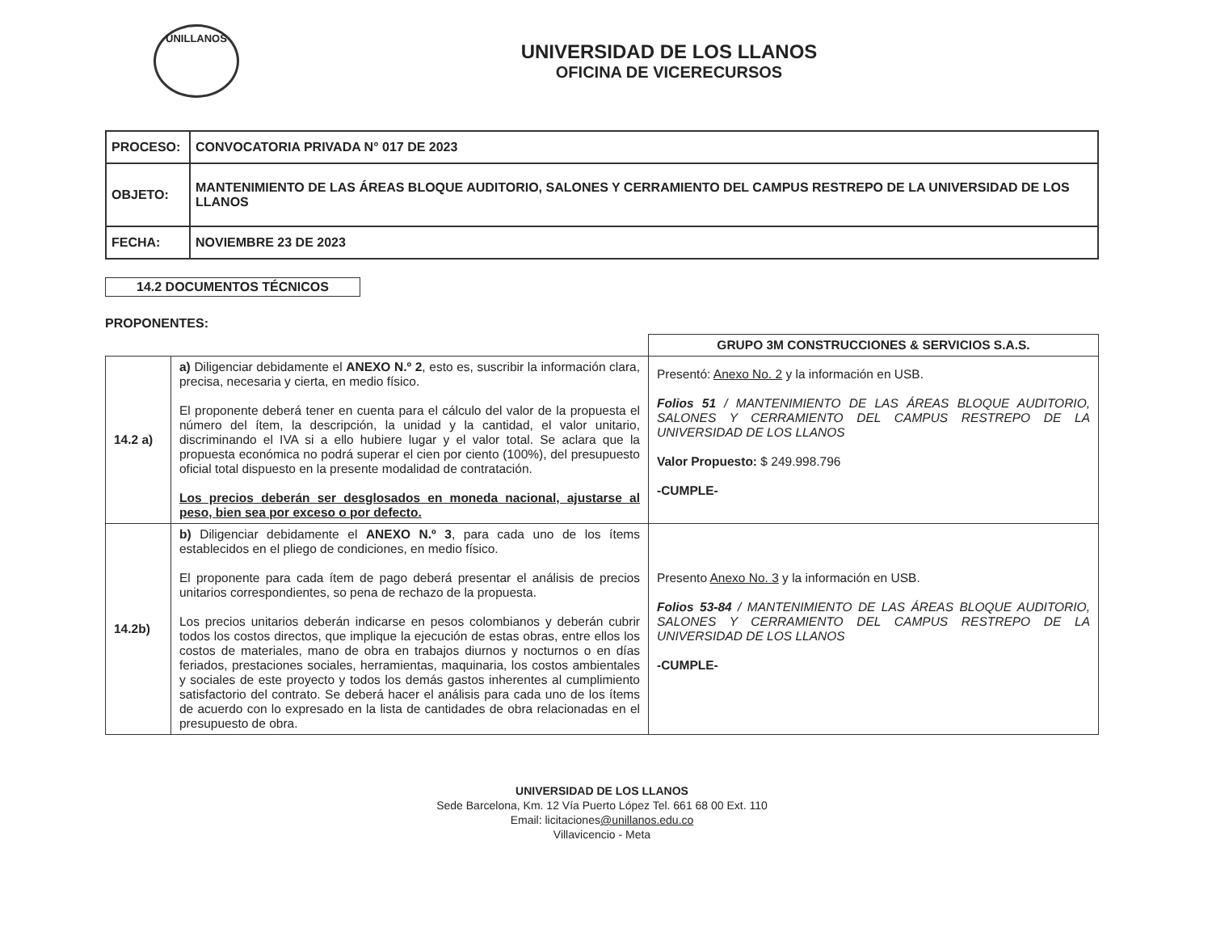UNILLANOS
UNIVERSIDAD DE LOS LLANOS
OFICINA DE VICERECURSOS
| PROCESO: | CONVOCATORIA PRIVADA N° 017 DE 2023 |
| OBJETO: | MANTENIMIENTO DE LAS ÁREAS BLOQUE AUDITORIO, SALONES Y CERRAMIENTO DEL CAMPUS RESTREPO DE LA UNIVERSIDAD DE LOS LLANOS |
| FECHA: | NOVIEMBRE 23 DE 2023 |
14.2 DOCUMENTOS TÉCNICOS
PROPONENTES:
| | | GRUPO 3M CONSTRUCCIONES & SERVICIOS S.A.S. |
| --- | --- | --- |
| 14.2 a) | a) Diligenciar debidamente el ANEXO N.º 2 , esto es, suscribir la información clara, precisa, necesaria y cierta, en medio físico. El proponente deberá tener en cuenta para el cálculo del valor de la propuesta el número del ítem, la descripción, la unidad y la cantidad, el valor unitario, discriminando el IVA si a ello hubiere lugar y el valor total. Se aclara que la propuesta económica no podrá superar el cien por ciento (100%), del presupuesto oficial total dispuesto en la presente modalidad de contratación. Los precios deberán ser desglosados en moneda nacional, ajustarse al peso, bien sea por exceso o por defecto. | Presentó: Anexo No. 2 y la información en USB. Folios 51 / MANTENIMIENTO DE LAS ÁREAS BLOQUE AUDITORIO, SALONES Y CERRAMIENTO DEL CAMPUS RESTREPO DE LA UNIVERSIDAD DE LOS LLANOS Valor Propuesto: $ 249.998.796 -CUMPLE- |
| 14.2b) | b) Diligenciar debidamente el ANEXO N.º 3 , para cada uno de los ítems establecidos en el pliego de condiciones, en medio físico. El proponente para cada ítem de pago deberá presentar el análisis de precios unitarios correspondientes, so pena de rechazo de la propuesta. Los precios unitarios deberán indicarse en pesos colombianos y deberán cubrir todos los costos directos, que implique la ejecución de estas obras, entre ellos los costos de materiales, mano de obra en trabajos diurnos y nocturnos o en días feriados, prestaciones sociales, herramientas, maquinaria, los costos ambientales y sociales de este proyecto y todos los demás gastos inherentes al cumplimiento satisfactorio del contrato. Se deberá hacer el análisis para cada uno de los ítems de acuerdo con lo expresado en la lista de cantidades de obra relacionadas en el presupuesto de obra. | Presento Anexo No. 3 y la información en USB. Folios 53-84 / MANTENIMIENTO DE LAS ÁREAS BLOQUE AUDITORIO, SALONES Y CERRAMIENTO DEL CAMPUS RESTREPO DE LA UNIVERSIDAD DE LOS LLANOS -CUMPLE- |
UNIVERSIDAD DE LOS LLANOS
Sede Barcelona, Km. 12 Vía Puerto López Tel. 661 68 00 Ext. 110
Email: licitaciones@unillanos.edu.co
Villavicencio - Meta